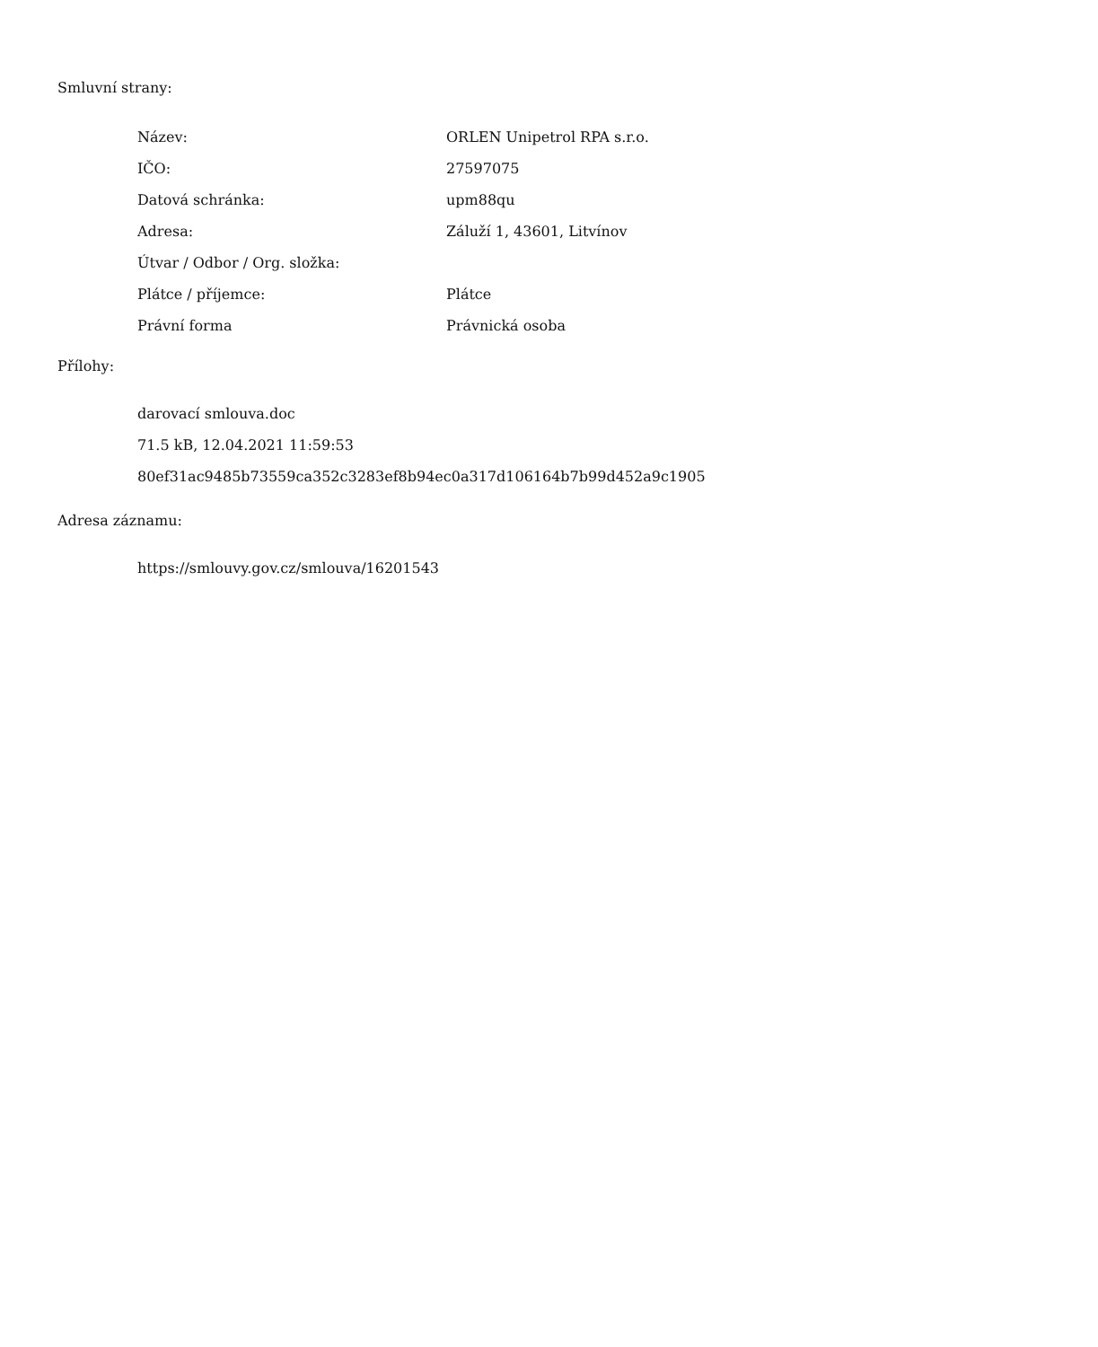Smluvní strany:
| Název: | ORLEN Unipetrol RPA s.r.o. |
| IČO: | 27597075 |
| Datová schránka: | upm88qu |
| Adresa: | Záluží 1, 43601, Litvínov |
| Útvar / Odbor / Org. složka: | |
| Plátce / příjemce: | Plátce |
| Právní forma | Právnická osoba |
Přílohy:
darovací smlouva.doc
71.5 kB, 12.04.2021 11:59:53
80ef31ac9485b73559ca352c3283ef8b94ec0a317d106164b7b99d452a9c1905
Adresa záznamu:
https://smlouvy.gov.cz/smlouva/16201543